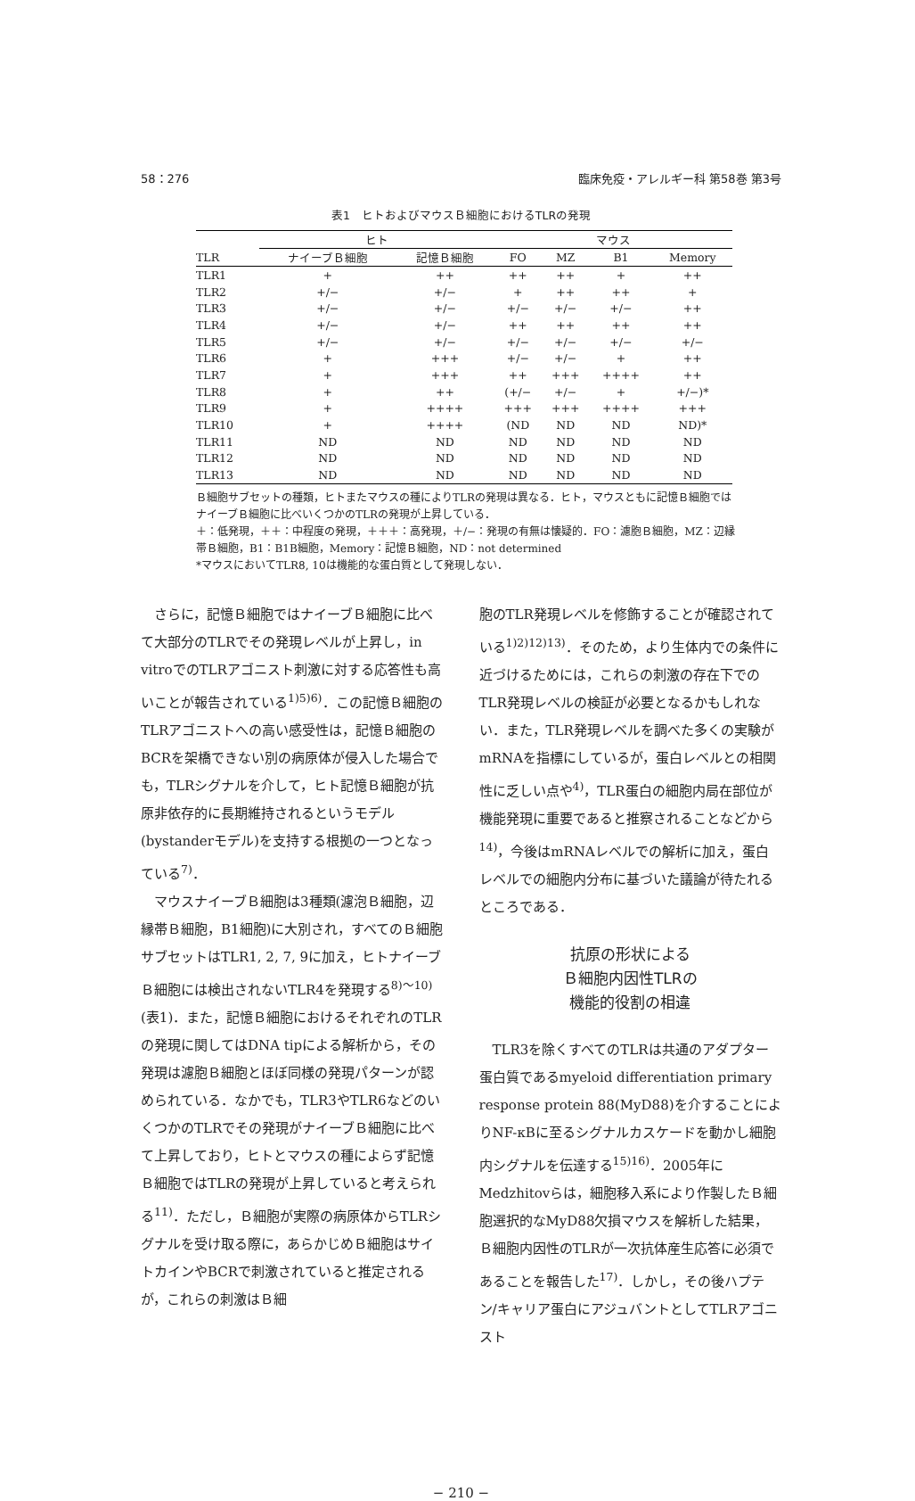58：276 臨床免疫・アレルギー科 第58巻 第3号
表1　ヒトおよびマウスＢ細胞におけるTLRの発現
| | ヒト | | マウス | | | |
| --- | --- | --- | --- | --- | --- | --- |
| TLR | ナイーブＢ細胞 | 記憶Ｂ細胞 | FO | MZ | B1 | Memory |
| TLR1 | + | ++ | ++ | ++ | + | ++ |
| TLR2 | +/− | +/− | + | ++ | ++ | + |
| TLR3 | +/− | +/− | +/− | +/− | +/− | ++ |
| TLR4 | +/− | +/− | ++ | ++ | ++ | ++ |
| TLR5 | +/− | +/− | +/− | +/− | +/− | +/− |
| TLR6 | + | +++ | +/− | +/− | + | ++ |
| TLR7 | + | +++ | ++ | +++ | ++++ | ++ |
| TLR8 | + | ++ | (+/− | +/− | + | +/−)* |
| TLR9 | + | ++++ | +++ | +++ | ++++ | +++ |
| TLR10 | + | ++++ | (ND | ND | ND | ND)* |
| TLR11 | ND | ND | ND | ND | ND | ND |
| TLR12 | ND | ND | ND | ND | ND | ND |
| TLR13 | ND | ND | ND | ND | ND | ND |
Ｂ細胞サブセットの種類，ヒトまたマウスの種によりTLRの発現は異なる．ヒト，マウスともに記憶Ｂ細胞ではナイーブＢ細胞に比べいくつかのTLRの発現が上昇している．
＋：低発現，＋＋：中程度の発現，＋＋＋：高発現，＋/−：発現の有無は懐疑的．FO：濾胞Ｂ細胞，MZ：辺縁帯Ｂ細胞，B1：B1B細胞，Memory：記憶Ｂ細胞，ND：not determined
*マウスにおいてTLR8, 10は機能的な蛋白質として発現しない．
さらに，記憶Ｂ細胞ではナイーブＢ細胞に比べて大部分のTLRでその発現レベルが上昇し，in vitroでのTLRアゴニスト刺激に対する応答性も高いことが報告されている<sup>1)5)6)</sup>．この記憶Ｂ細胞のTLRアゴニストへの高い感受性は，記憶Ｂ細胞のBCRを架橋できない別の病原体が侵入した場合でも，TLRシグナルを介して，ヒト記憶Ｂ細胞が抗原非依存的に長期維持されるというモデル(bystanderモデル)を支持する根拠の一つとなっている<sup>7)</sup>．
マウスナイーブＢ細胞は3種類(濾泡Ｂ細胞，辺縁帯Ｂ細胞，B1細胞)に大別され，すべてのＢ細胞サブセットはTLR1, 2, 7, 9に加え，ヒトナイーブＢ細胞には検出されないTLR4を発現する<sup>8)〜10)</sup>(表1)．また，記憶Ｂ細胞におけるそれぞれのTLRの発現に関してはDNA tipによる解析から，その発現は濾胞Ｂ細胞とほぼ同様の発現パターンが認められている．なかでも，TLR3やTLR6などのいくつかのTLRでその発現がナイーブＢ細胞に比べて上昇しており，ヒトとマウスの種によらず記憶Ｂ細胞ではTLRの発現が上昇していると考えられる<sup>11)</sup>．ただし，Ｂ細胞が実際の病原体からTLRシグナルを受け取る際に，あらかじめＢ細胞はサイトカインやBCRで刺激されていると推定されるが，これらの刺激はＢ細
胞のTLR発現レベルを修飾することが確認されている<sup>1)2)12)13)</sup>．そのため，より生体内での条件に近づけるためには，これらの刺激の存在下でのTLR発現レベルの検証が必要となるかもしれない．また，TLR発現レベルを調べた多くの実験がmRNAを指標にしているが，蛋白レベルとの相関性に乏しい点や<sup>4)</sup>，TLR蛋白の細胞内局在部位が機能発現に重要であると推察されることなどから<sup>14)</sup>，今後はmRNAレベルでの解析に加え，蛋白レベルでの細胞内分布に基づいた議論が待たれるところである．
抗原の形状による
Ｂ細胞内因性TLRの
機能的役割の相違
TLR3を除くすべてのTLRは共通のアダプター蛋白質であるmyeloid differentiation primary response protein 88(MyD88)を介することによりNF-κBに至るシグナルカスケードを動かし細胞内シグナルを伝達する<sup>15)16)</sup>．2005年にMedzhitovらは，細胞移入系により作製したＢ細胞選択的なMyD88欠損マウスを解析した結果，Ｂ細胞内因性のTLRが一次抗体産生応答に必須であることを報告した<sup>17)</sup>．しかし，その後ハプテン/キャリア蛋白にアジュバントとしてTLRアゴニスト
− 210 −